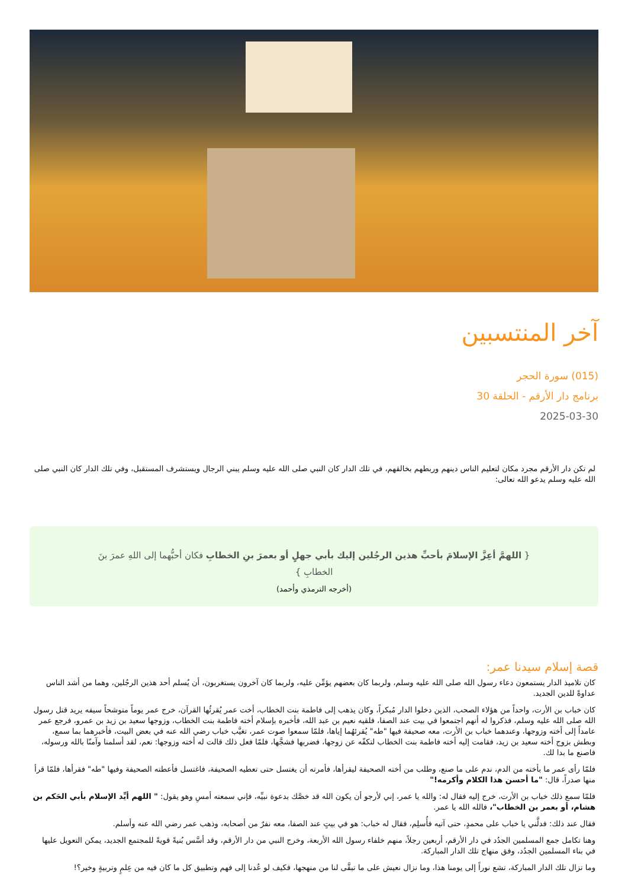آخر المنتسبين
(015) سورة الحجر
برنامج دار الأرقم - الحلقة 30
2025-03-30
لم تكن دار الأرقم مجرد مكان لتعليم الناس دينهم وربطهم بخالقهم، في تلك الدار كان النبي صلى الله عليه وسلم يبني الرجال ويستشرف المستقبل، وفي تلك الدار كان النبي صلى الله عليه وسلم يدعو الله تعالى:
{ اللهمَّ أعِزَّ الإسلامَ بأحبِّ هذين الرجُلين إليك بأبي جهلٍ أو بعمرَ بنِ الخطابِ فكان أحبُّهما إلى اللهِ عمرَ بنَ الخطابِ }
(أخرجه الترمذي وأحمد)
قصة إسلام سيدنا عمر:
كان تلاميذ الدار يستمعون دعاء رسول الله صلى الله عليه وسلم، ولربما كان بعضهم يؤمِّن عليه، ولربما كان آخرون يستغربون، أن يُسلم أحد هذين الرجُلين، وهما من أشد الناس عداوةً للدين الجديد.
كان خباب بن الأرت، واحداً من هؤلاء الصحب، الذين دخلوا الدار مُبكراً، وكان يذهب إلى فاطمة بنت الخطاب، أخت عمر يُقرئُها القرآن، خرج عمر يوماً متوشحاً سيفه يريد قتل رسول الله صلى الله عليه وسلم، فذكروا له أنهم اجتمعوا في بيت عند الصفا، فلقيه نعيم بن عبد الله، فأخبره بإسلام أخته فاطمة بنت الخطاب، وزوجها سعيد بن زيد بن عمرو، فرجع عمر عامداً إلى أخته وزوجها، وعندهما خباب بن الأرت، معه صحيفة فيها "طه" يُقرئهُما إياها، فلمّا سمعوا صوت عمر، تغيَّب خباب رضي الله عنه في بعض البيت، فأخبرهما بما سمع، وبطش بزوج أخته سعيد بن زيد، فقامت إليه أخته فاطمة بنت الخطاب لتكفّه عن زوجها، فضربها فشجَّها، فلمّا فعل ذلك قالت له أخته وزوجها: نعم، لقد أسلمنا وآمنّا بالله ورسوله، فاصنع ما بدا لك.
فلمّا رأى عمر ما بأخته من الدم، ندم على ما صنع، وطلب من أخته الصحيفة ليقرأها، فأمرته أن يغتسل حتى تعطيه الصحيفة، فاغتسل فأعطته الصحيفة وفيها "طه" فقرأها، فلمّا قرأ منها صدراً، قال: "ما أحسن هذا الكلام وأكرمه!"
فلمّا سمع ذلك خباب بن الأرت، خرج إليه فقال له: والله يا عمر، إني لأرجو أن يكون الله قد خصَّك بدعوة نبيِّه، فإني سمعته أمسِ وهو يقول: " اللهم أيِّد الإسلام بأبي الحَكم بن هشام، أو بعمر بن الخطاب"، فالله الله يا عمر.
فقال عند ذلك: فدلَّني يا خباب على محمدٍ، حتى آتيه فأُسلِم، فقال له خباب: هو في بيتٍ عند الصفا، معه نفرٌ من أصحابه، وذهب عمر رضي الله عنه وأسلم.
وهنا تكامل جمع المسلمين الجدُد في دار الأرقم، أربعين رجلاً، منهم خلفاء رسول الله الأربعة، وخرج النبي من دار الأرقم، وقد أسَّس بُنيةً قويةً للمجتمع الجديد، يمكن التعويل عليها في بناء المسلمين الجدُد، وفق منهاج تلك الدار المباركة.
وما تزال تلك الدار المباركة، تشع نوراً إلى يومنا هذا، وما نزال نعيش على ما تبقَّى لنا من منهجها، فكيف لو عُدنا إلى فهم وتطبيق كل ما كان فيه من عِلمٍ وتربيةٍ وخير؟!